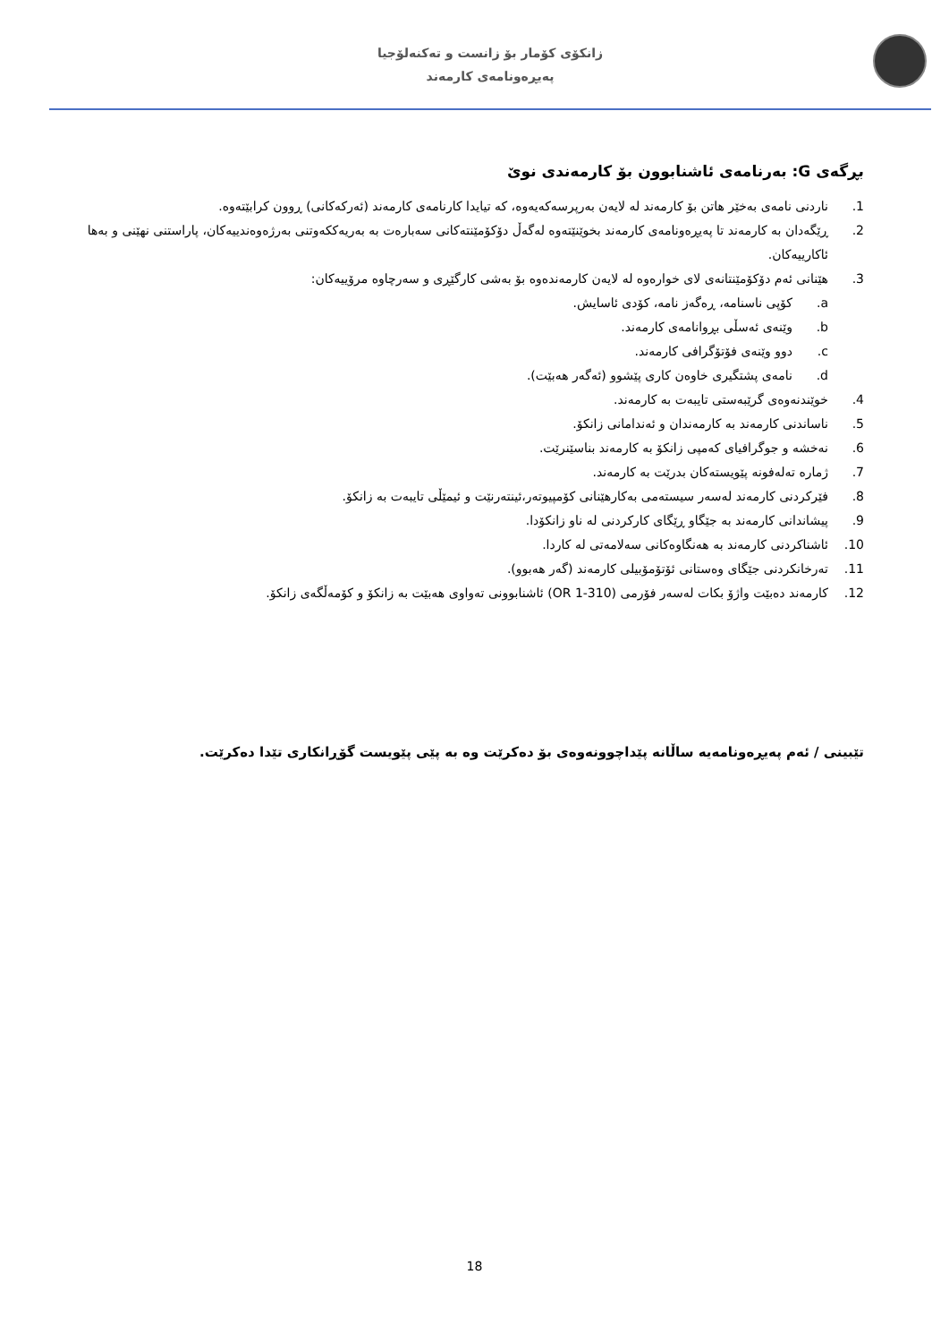زانکۆی کۆمار بۆ زانست و تەکنەلۆجیا
پەیڕەونامەی کارمەند
بڕگەی G: بەرنامەی ئاشنابوون بۆ کارمەندی نوێ
1. ناردنی نامەی بەخێر هاتن بۆ کارمەند لە لایەن بەرپرسەکەیەوە، کە تیایدا کارنامەی کارمەند (ئەرکەکانی) ڕوون کرابێتەوە.
2. ڕێگەدان بە کارمەند تا پەیڕەونامەی کارمەند بخوێنێتەوە لەگەڵ دۆکۆمێنتەکانی سەبارەت بە بەریەککەوتنی بەرژەوەندییەکان، پاراستنی نهێنی و بەها ئاکارییەکان.
3. هێنانی ئەم دۆکۆمێنتانەی لای خوارەوە لە لایەن کارمەندەوە بۆ بەشی کارگێڕی و سەرچاوە مرۆییەکان:
a. کۆپی ناسنامە، ڕەگەز نامە، کۆدی ئاسایش.
b. وێنەی ئەسڵی بڕوانامەی کارمەند.
c. دوو وێنەی فۆتۆگرافی کارمەند.
d. نامەی پشتگیری خاوەن کاری پێشوو (ئەگەر هەبێت).
4. خوێندنەوەی گرێبەستی تایبەت بە کارمەند.
5. ناساندنی کارمەند بە کارمەندان و ئەندامانی زانکۆ.
6. نەخشە و جوگرافیای کەمپی زانکۆ بە کارمەند بناسێنرێت.
7. ژمارە تەلەفونە پێویستەکان بدرێت بە کارمەند.
8. فێرکردنی کارمەند لەسەر سیستەمی بەکارهێنانی کۆمپیوتەر،ئینتەرنێت و ئیمێڵی تایبەت بە زانکۆ.
9. پیشاندانی کارمەند بە جێگاو ڕێگای کارکردنی لە ناو زانکۆدا.
10. ئاشناکردنی کارمەند بە هەنگاوەکانی سەلامەتی لە کاردا.
11. تەرخانکردنی جێگای وەستانی ئۆتۆمۆبیلی کارمەند (گەر هەبوو).
12. کارمەند دەبێت واژۆ بکات لەسەر فۆرمی (OR 1-310) ئاشنابوونی تەواوی هەبێت بە زانکۆ و کۆمەڵگەی زانکۆ.
تێبینی / ئەم پەیڕەونامەیە ساڵانە پێداچوونەوەی بۆ دەکرێت وە بە پێی پێویست گۆڕانکاری تێدا دەکرێت.
18